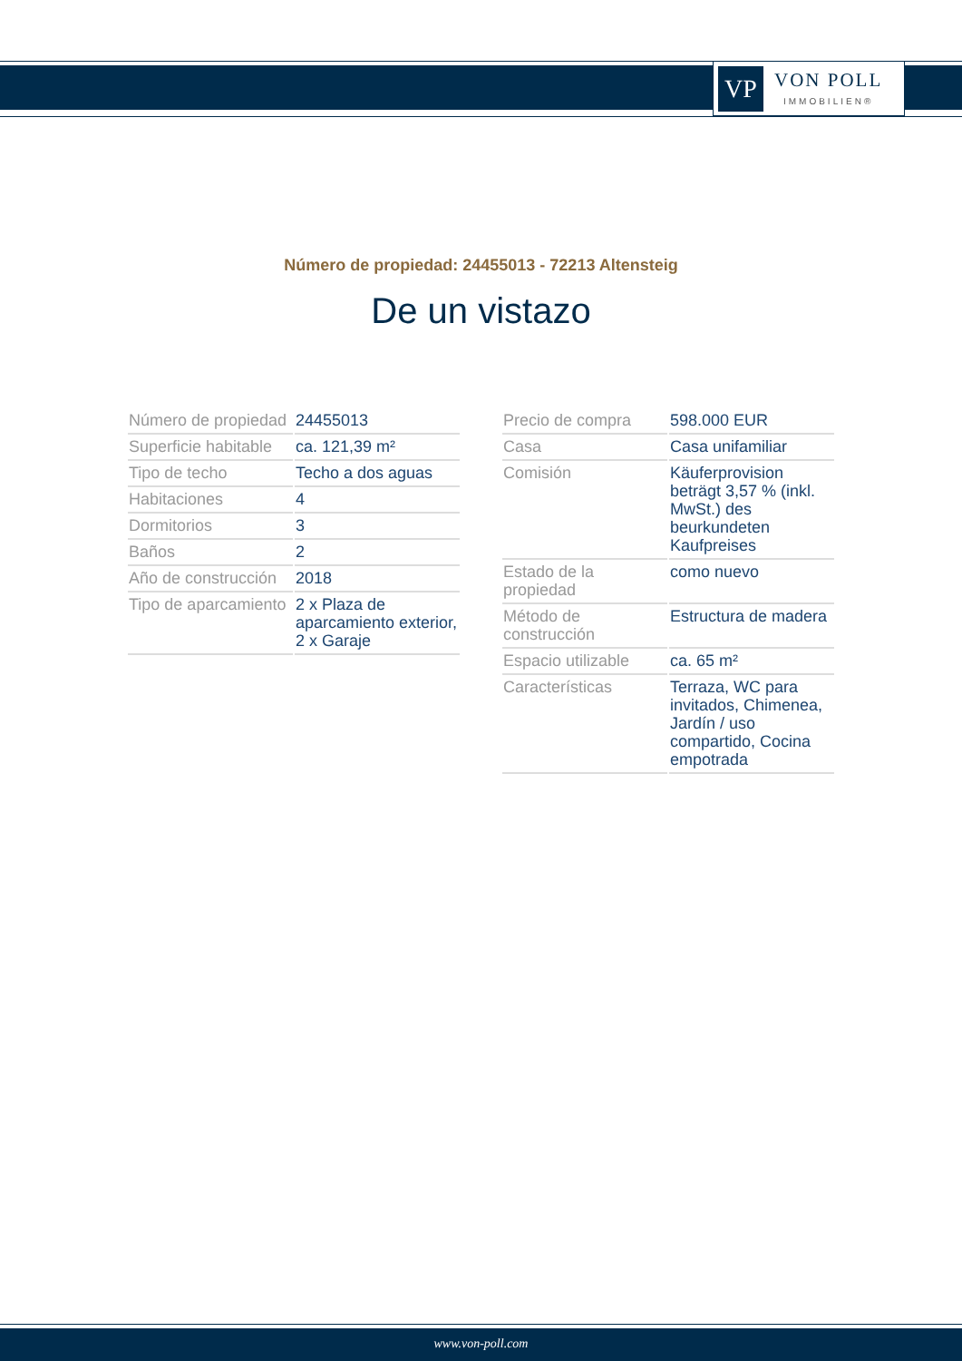VP
VON POLL
IMMOBILIEN®
Número de propiedad: 24455013 - 72213 Altensteig
De un vistazo
| Número de propiedad | 24455013 |
| Superficie habitable | ca. 121,39 m² |
| Tipo de techo | Techo a dos aguas |
| Habitaciones | 4 |
| Dormitorios | 3 |
| Baños | 2 |
| Año de construcción | 2018 |
| Tipo de aparcamiento | 2 x Plaza de aparcamiento exterior, 2 x Garaje |
| Precio de compra | 598.000 EUR |
| Casa | Casa unifamiliar |
| Comisión | Käuferprovision beträgt 3,57 % (inkl. MwSt.) des beurkundeten Kaufpreises |
| Estado de la propiedad | como nuevo |
| Método de construcción | Estructura de madera |
| Espacio utilizable | ca. 65 m² |
| Características | Terraza, WC para invitados, Chimenea, Jardín / uso compartido, Cocina empotrada |
www.von-poll.com